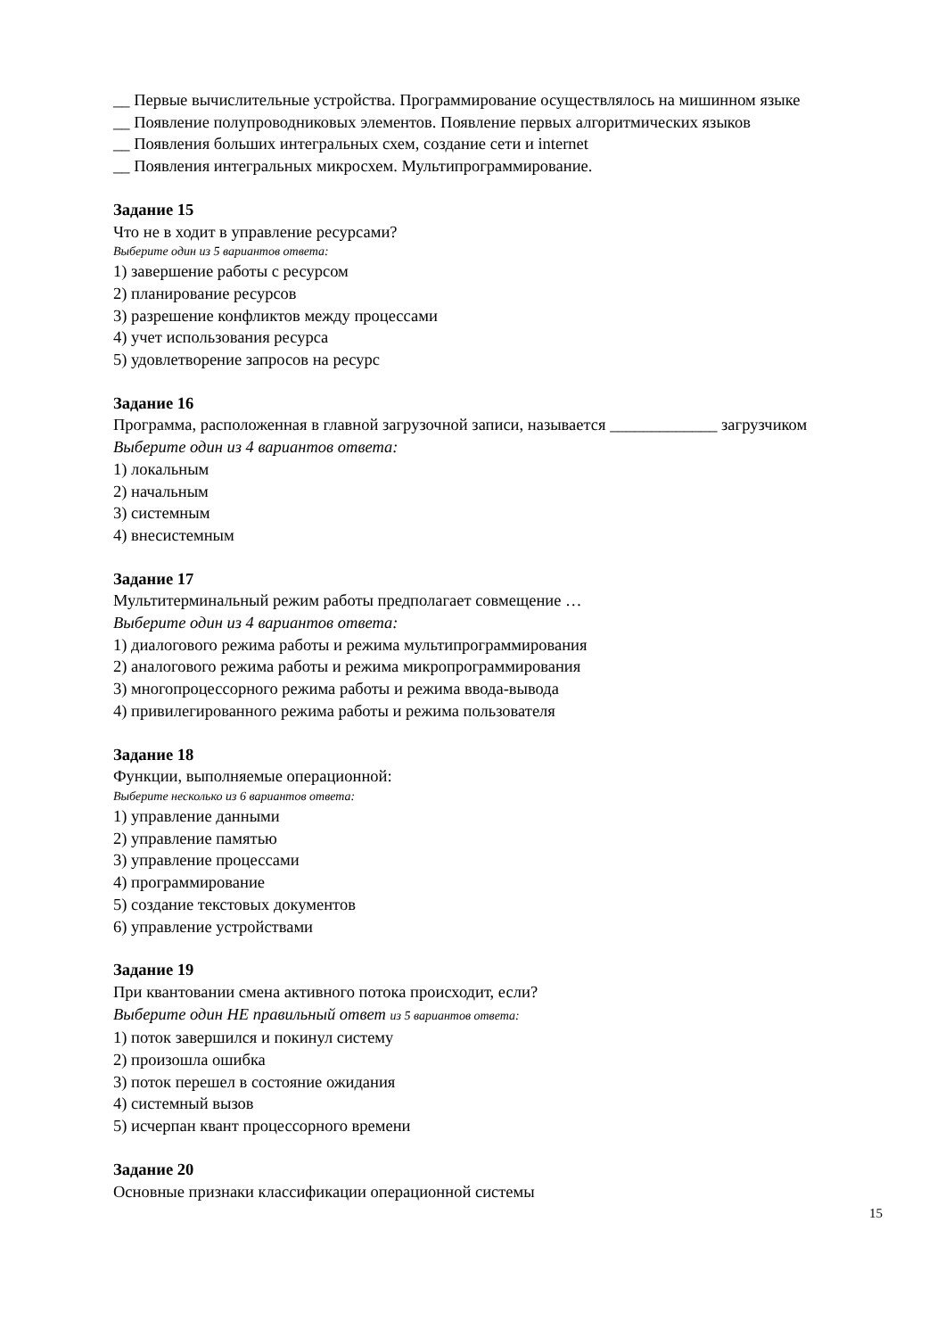__ Первые вычислительные устройства. Программирование осуществлялось на мишинном языке
__ Появление полупроводниковых элементов. Появление первых алгоритмических языков
__ Появления больших интегральных схем, создание сети и internet
__ Появления интегральных микросхем. Мультипрограммирование.
Задание 15
Что не в ходит в управление ресурсами?
Выберите один из 5 вариантов ответа:
1) завершение работы с ресурсом
2) планирование ресурсов
3) разрешение конфликтов между процессами
4) учет использования ресурса
5) удовлетворение запросов на ресурс
Задание 16
Программа, расположенная в главной загрузочной записи, называется _____________ загрузчиком
Выберите один из 4 вариантов ответа:
1) локальным
2) начальным
3) системным
4) внесистемным
Задание 17
Мультитерминальный режим работы предполагает совмещение …
Выберите один из 4 вариантов ответа:
1) диалогового режима работы и режима мультипрограммирования
2) аналогового режима работы и режима микропрограммирования
3) многопроцессорного режима работы и режима ввода-вывода
4) привилегированного режима работы и режима пользователя
Задание 18
Функции, выполняемые операционной:
Выберите несколько из 6 вариантов ответа:
1) управление данными
2) управление памятью
3) управление процессами
4) программирование
5) создание текстовых документов
6) управление устройствами
Задание 19
При квантовании смена активного потока происходит, если?
Выберите один НЕ правильный ответ из 5 вариантов ответа:
1) поток завершился и покинул систему
2) произошла ошибка
3) поток перешел в состояние ожидания
4) системный вызов
5) исчерпан квант процессорного времени
Задание 20
Основные признаки классификации операционной системы
15